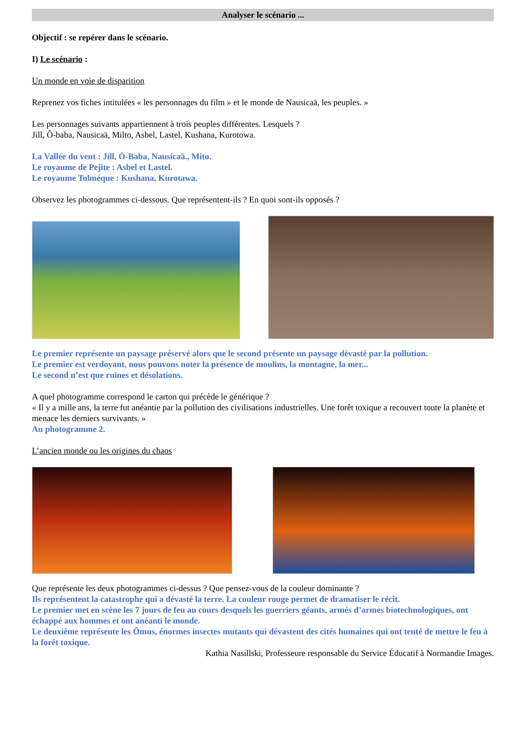Analyser le scénario ...
Objectif : se repérer dans le scénario.
I) Le scénario :
Un monde en voie de disparition
Reprenez vos fiches intitulées « les personnages du film » et le monde de Nausicaä, les peuples. »
Les personnages suivants appartiennent à trois peuples différentes. Lesquels ?
Jill, Ô-baba, Nausicaä, Milto, Asbel, Lastel, Kushana, Kurotowa.
La Vallée du vent : Jill, Ö-Baba, Nausicaä., Mito.
Le royaume de Pejite : Asbel et Lastel.
Le royaume Tolméque : Kushana, Kurotawa.
Observez les photogrammes ci-dessous. Que représentent-ils ? En quoi sont-ils opposés ?
Le premier représente un paysage préservé alors que le second présente un paysage dévasté par la pollution.
Le premier est verdoyant, nous pouvons noter la présence de moulins, la montagne, la mer...
Le second n’est que ruines et désolations.
A quel photogramme correspond le carton qui précède le générique ?
« Il y a mille ans, la terre fut anéantie par la pollution des civilisations industrielles. Une forêt toxique a recouvert toute la planète et menace les derniers survivants. »
Au photogramme 2.
L’ancien monde ou les origines du chaos
Que représente les deux photogrammes ci-dessus ? Que pensez-vous de la couleur dominante ?
Ils représentent la catastrophe qui a dévasté la terre. La couleur rouge permet de dramatiser le récit.
Le premier met en scène les 7 jours de feu au cours desquels les guerriers géants, armés d’armes biotechnologiques, ont échappé aux hommes et ont anéanti le monde.
Le deuxième représente les Ômus, énormes insectes mutants qui dévastent des cités humaines qui ont tenté de mettre le feu à la forêt toxique.
Kathia Nasillski, Professeure responsable du Service Éducatif à Normandie Images.